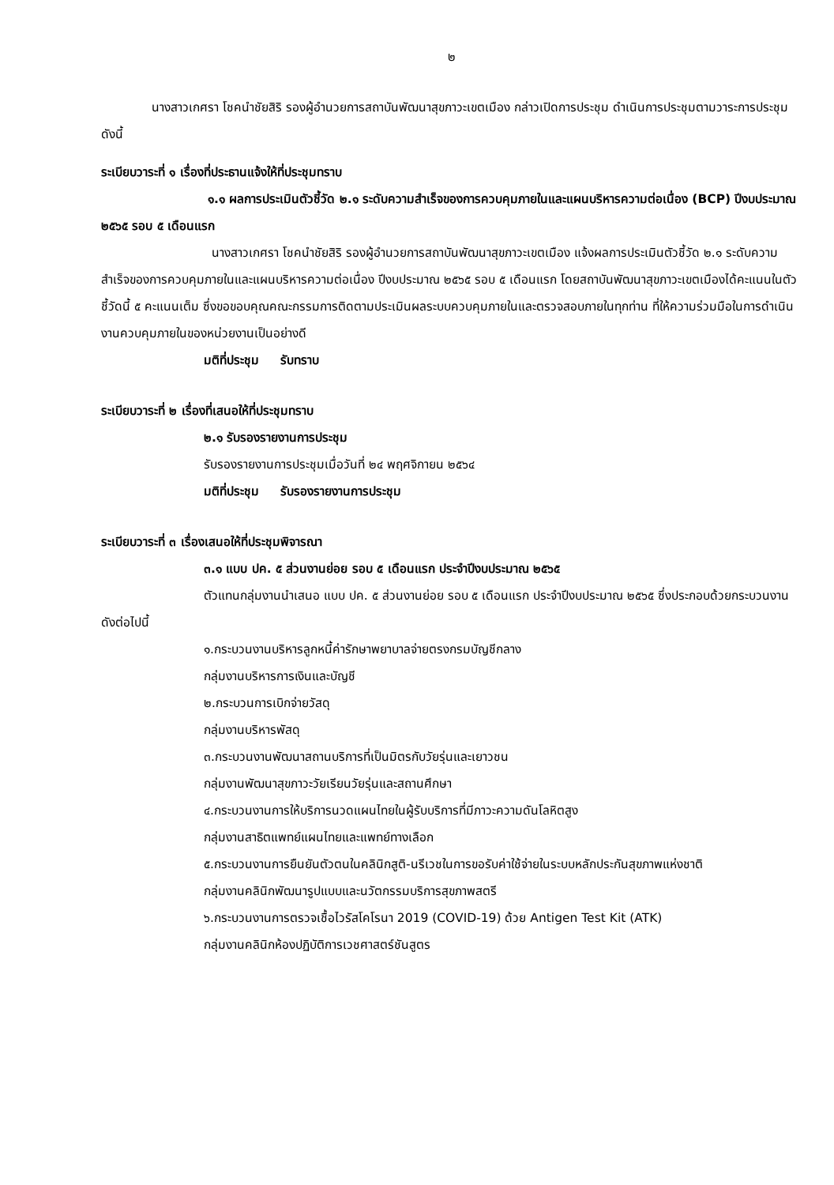๒
นางสาวเกศรา โชคนำชัยสิริ รองผู้อำนวยการสถาบันพัฒนาสุขภาวะเขตเมือง กล่าวเปิดการประชุม ดำเนินการประชุมตามวาระการประชุม ดังนี้
ระเบียบวาระที่ ๑ เรื่องที่ประธานแจ้งให้ที่ประชุมทราบ
๑.๑ ผลการประเมินตัวชี้วัด ๒.๑ ระดับความสำเร็จของการควบคุมภายในและแผนบริหารความต่อเนื่อง (BCP) ปีงบประมาณ ๒๕๖๕ รอบ ๕ เดือนแรก
นางสาวเกศรา โชคนำชัยสิริ รองผู้อำนวยการสถาบันพัฒนาสุขภาวะเขตเมือง แจ้งผลการประเมินตัวชี้วัด ๒.๑ ระดับความสำเร็จของการควบคุมภายในและแผนบริหารความต่อเนื่อง ปีงบประมาณ ๒๕๖๕ รอบ ๕ เดือนแรก โดยสถาบันพัฒนาสุขภาวะเขตเมืองได้คะแนนในตัวชี้วัดนี้ ๕ คะแนนเต็ม ซึ่งขอขอบคุณคณะกรรมการติดตามประเมินผลระบบควบคุมภายในและตรวจสอบภายในทุกท่าน ที่ให้ความร่วมมือในการดำเนินงานควบคุมภายในของหน่วยงานเป็นอย่างดี
มติที่ประชุม รับทราบ
ระเบียบวาระที่ ๒ เรื่องที่เสนอให้ที่ประชุมทราบ
๒.๑ รับรองรายงานการประชุม
รับรองรายงานการประชุมเมื่อวันที่ ๒๔ พฤศจิกายน ๒๕๖๔
มติที่ประชุม รับรองรายงานการประชุม
ระเบียบวาระที่ ๓ เรื่องเสนอให้ที่ประชุมพิจารณา
๓.๑ แบบ ปค. ๕ ส่วนงานย่อย รอบ ๕ เดือนแรก ประจำปีงบประมาณ ๒๕๖๕
ตัวแทนกลุ่มงานนำเสนอ แบบ ปค. ๕ ส่วนงานย่อย รอบ ๕ เดือนแรก ประจำปีงบประมาณ ๒๕๖๕ ซึ่งประกอบด้วยกระบวนงานดังต่อไปนี้
๑.กระบวนงานบริหารลูกหนี้ค่ารักษาพยาบาลจ่ายตรงกรมบัญชีกลาง
กลุ่มงานบริหารการเงินและบัญชี
๒.กระบวนการเบิกจ่ายวัสดุ
กลุ่มงานบริหารพัสดุ
๓.กระบวนงานพัฒนาสถานบริการที่เป็นมิตรกับวัยรุ่นและเยาวชน
กลุ่มงานพัฒนาสุขภาวะวัยเรียนวัยรุ่นและสถานศึกษา
๔.กระบวนงานการให้บริการนวดแผนไทยในผู้รับบริการที่มีภาวะความดันโลหิตสูง
กลุ่มงานสาธิตแพทย์แผนไทยและแพทย์ทางเลือก
๕.กระบวนงานการยืนยันตัวตนในคลินิกสูติ-นรีเวชในการขอรับค่าใช้จ่ายในระบบหลักประกันสุขภาพแห่งชาติ
กลุ่มงานคลินิกพัฒนารูปแบบและนวัตกรรมบริการสุขภาพสตรี
๖.กระบวนงานการตรวจเชื้อไวรัสโคโรนา 2019 (COVID-19) ด้วย Antigen Test Kit (ATK)
กลุ่มงานคลินิกห้องปฏิบัติการเวชศาสตร์ชันสูตร